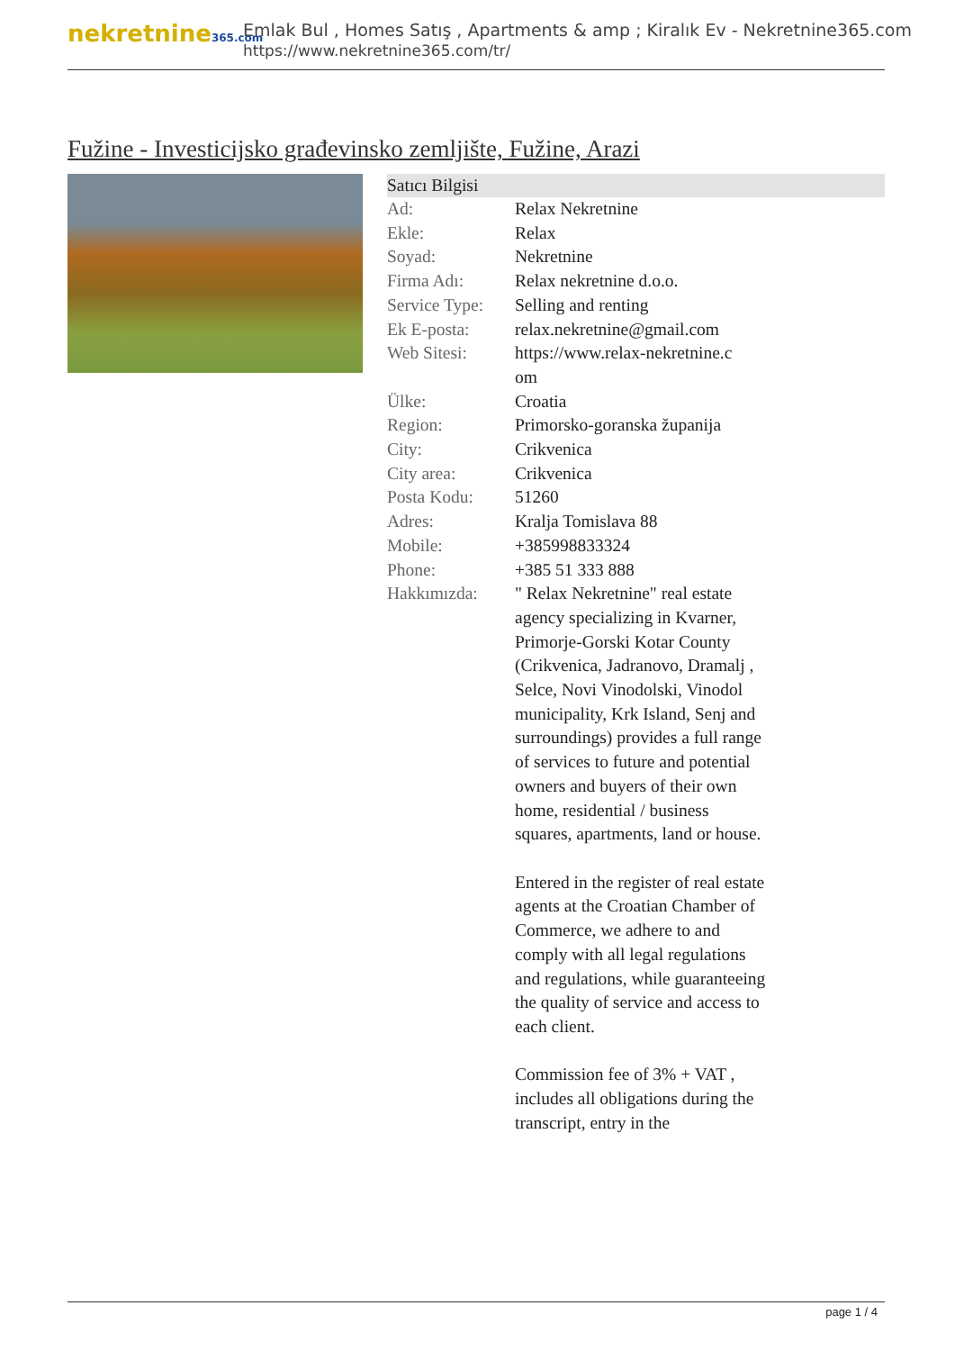nekretnine365.com
Emlak Bul , Homes Satış , Apartments & amp ; Kiralık Ev - Nekretnine365.com
https://www.nekretnine365.com/tr/
Fužine - Investicijsko građevinsko zemljište, Fužine, Arazi
| Satıcı Bilgisi | | |
| --- | --- | --- |
| Ad: | Relax Nekretnine | |
| Ekle: | Relax | |
| Soyad: | Nekretnine | |
| Firma Adı: | Relax nekretnine d.o.o. | |
| Service Type: | Selling and renting | |
| Ek E-posta: | relax.nekretnine@gmail.com | |
| Web Sitesi: | https://www.relax-nekretnine.c om | |
| Ülke: | Croatia | |
| Region: | Primorsko-goranska županija | |
| City: | Crikvenica | |
| City area: | Crikvenica | |
| Posta Kodu: | 51260 | |
| Adres: | Kralja Tomislava 88 | |
| Mobile: | +385998833324 | |
| Phone: | +385 51 333 888 | |
| Hakkımızda: | " Relax Nekretnine" real estate agency specializing in Kvarner, Primorje-Gorski Kotar County (Crikvenica, Jadranovo, Dramalj , Selce, Novi Vinodolski, Vinodol municipality, Krk Island, Senj and surroundings) provides a full range of services to future and potential owners and buyers of their own home, residential / business squares, apartments, land or house. Entered in the register of real estate agents at the Croatian Chamber of Commerce, we adhere to and comply with all legal regulations and regulations, while guaranteeing the quality of service and access to each client. Commission fee of 3% + VAT , includes all obligations during the transcript, entry in the | |
page 1 / 4